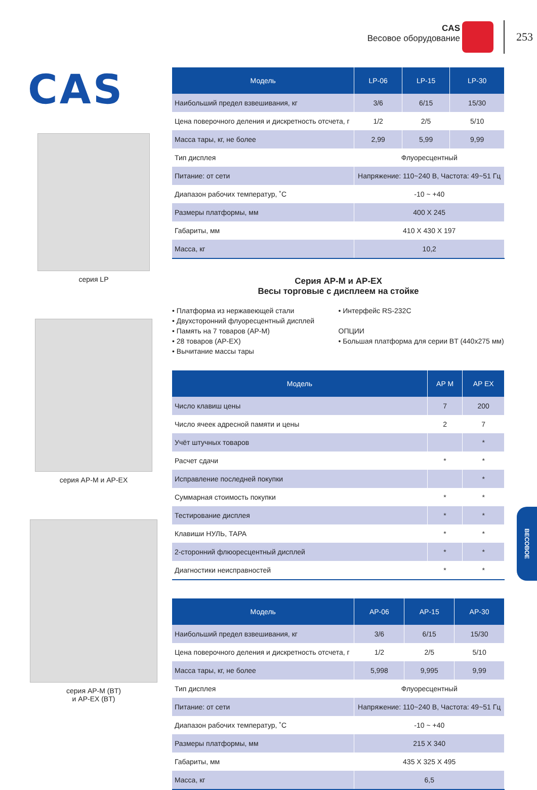CAS
Весовое оборудование
253
CAS
серия LP
серия AP-M и AP-EX
серия AP-M (BT)
и AP-EX (BT)
| Модель | LP-06 | LP-15 | LP-30 |
| --- | --- | --- | --- |
| Наибольший предел взвешивания, кг | 3/6 | 6/15 | 15/30 |
| Цена поверочного деления и дискретность отсчета, г | 1/2 | 2/5 | 5/10 |
| Масса тары, кг, не более | 2,99 | 5,99 | 9,99 |
| Тип дисплея | Флуоресцентный | | |
| Питание: от сети | Напряжение: 110~240 В, Частота: 49~51 Гц | | |
| Диапазон рабочих температур, ˚С | -10 ~ +40 | | |
| Размеры платформы, мм | 400 X 245 | | |
| Габариты, мм | 410 X 430 X 197 | | |
| Масса, кг | 10,2 | | |
Серия AP-M и AP-EX
Весы торговые с дисплеем на стойке
• Платформа из нержавеющей стали
• Двухсторонний флуоресцентный дисплей
• Память на 7 товаров (AP-M)
• 28 товаров (AP-EX)
• Вычитание массы тары
• Интерфейс RS-232C
ОПЦИИ
• Большая платформа для серии BT (440x275 мм)
| Модель | AP M | AP EX |
| --- | --- | --- |
| Число клавиш цены | 7 | 200 |
| Число ячеек адресной памяти и цены | 2 | 7 |
| Учёт штучных товаров | | * |
| Расчет сдачи | * | * |
| Исправление последней покупки | | * |
| Суммарная стоимость покупки | * | * |
| Тестирование дисплея | * | * |
| Клавиши НУЛЬ, ТАРА | * | * |
| 2-сторонний флюоресцентный дисплей | * | * |
| Диагностики неисправностей | * | * |
| Модель | AP-06 | AP-15 | AP-30 |
| --- | --- | --- | --- |
| Наибольший предел взвешивания, кг | 3/6 | 6/15 | 15/30 |
| Цена поверочного деления и дискретность отсчета, г | 1/2 | 2/5 | 5/10 |
| Масса тары, кг, не более | 5,998 | 9,995 | 9,99 |
| Тип дисплея | Флуоресцентный | | |
| Питание: от сети | Напряжение: 110~240 В, Частота: 49~51 Гц | | |
| Диапазон рабочих температур, ˚С | -10 ~ +40 | | |
| Размеры платформы, мм | 215 X 340 | | |
| Габариты, мм | 435 X 325 X 495 | | |
| Масса, кг | 6,5 | | |
ВЕСОВОЕ